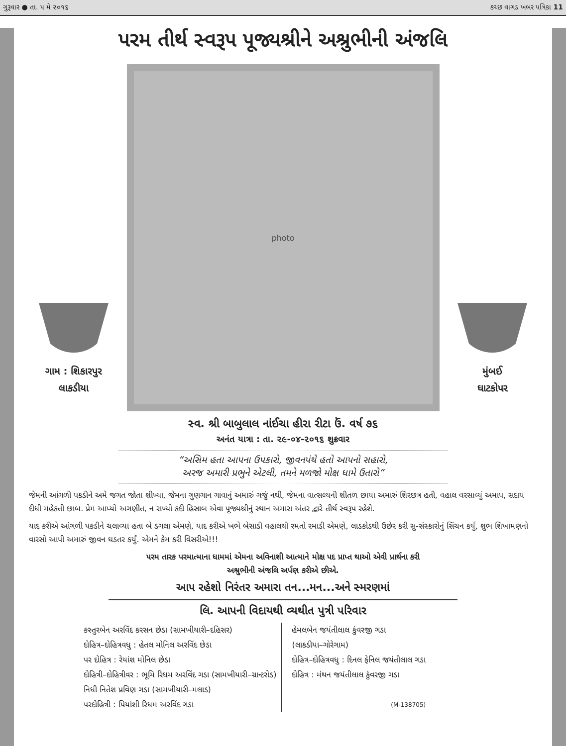ગુરૂવાર ● તા. ૫ મે ૨૦૧૬ કચ્છ વાગડ ખબર પત્રિકા 11
પરમ તીર્થ સ્વરૂપ પૂજ્યશ્રીને અશ્રુભીની અંજલિ
ગામ : શિકારપુર
લાકડીયા
photo
મુંબઈ
ઘાટકોપર
સ્વ. શ્રી બાબુલાલ નાંઈચા હીરા રીટા ઉં. વર્ષ ૭૬
અનંત યાત્રા : તા. ૨૯-૦૪-૨૦૧૬ શુક્રવાર
“અસિમ હતા આપના ઉપકારો, જીવનપંથે હતો આપનો સહારો,
અરજ અમારી પ્રભુને એટલી, તમને મળજો મોક્ષ ધામે ઉતારો”
જેમની આંગળી પકડીને અમે જગત જોતા શીખ્યા, જેમના ગુણગાન ગાવાનું અમારું ગજું નથી, જેમના વાત્સલ્યની શીતળ છાયા અમારું શિરછત્ર હતી, વહાલ વરસાવ્યું અમાપ, સદાય દીધી મહેકતી છાબ. પ્રેમ આપ્યો અગણીત, ન રાખ્યો કદી હિસાબ એવા પૂજ્યશ્રીનું સ્થાન અમારા અંતર દ્વારે તીર્થ સ્વરૂપ રહેશે.
યાદ કરીએ આંગળી પકડીને ચલાવ્યા હતા બે ડગલા એમણે, યાદ કરીએ ખભે બેસાડી વહાલથી રમતો રમાડી એમણે, લાડકોડથી ઉછેર કરી સુ-સંસ્કારોનું સિંચન કર્યું, શુભ શિખામણનો વારસો આપી અમારું જીવન ઘડતર કર્યું. એમને કેમ કરી વિસરીએ!!!
પરમ તારક પરમાત્માના ધામમાં એમના અવિનાશી આત્માને મોક્ષ પદ પ્રાપ્ત થાઓ એવી પ્રાર્થના કરી
અશ્રુભીની અંજલિ અર્પણ કરીએ છીએ.
આપ રહેશો નિરંતર અમારા તન...મન...અને સ્મરણમાં
લિ. આપની વિદાયથી વ્યથીત પુત્રી પરિવાર
કસ્તુરબેન અરવિંદ કરસન છેડા (સામખીયારી–દહિસર)
દોહિત્ર–દોહિત્રવધુ : હેતલ મોનિલ અરવિંદ છેડા
પર દોહિત્ર : રેયાંશ મોનિલ છેડા
દોહિત્રી–દોહિત્રીવર : ભૂમિ રિધમ અરવિંદ ગડા (સામખીયારી–ગ્રાન્ટરોડ)
નિધી નિતેશ પ્રવિણ ગડા (સામખીયારી–મલાડ)
પરદોહિત્રી : પિયાંશી રિધમ અરવિંદ ગડા
હેમલબેન જયંતીલાલ કુંવરજી ગડા
(લાકડીયા–ગોરેગામ)
દોહિત્ર–દોહિત્રવધુ : દિનલ ફેનિલ જયંતીલાલ ગડા
દોહિત્ર : મંથન જયંતીલાલ કુંવરજી ગડા
(M-138705)